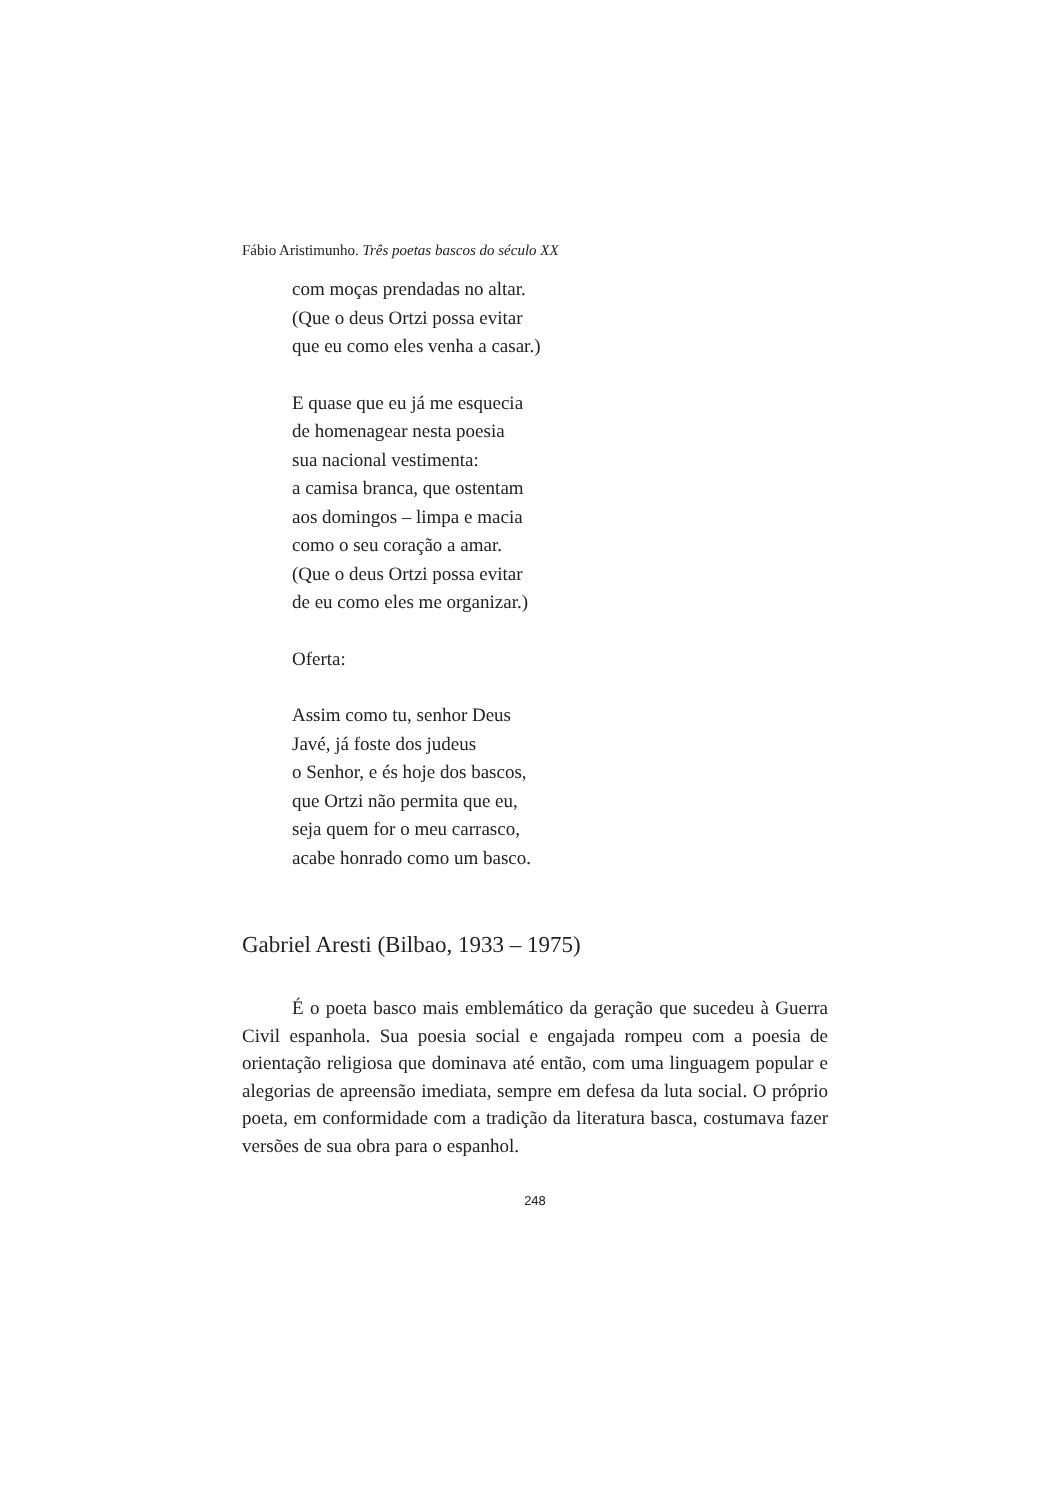Fábio Aristimunho. Três poetas bascos do século XX
com moças prendadas no altar.
(Que o deus Ortzi possa evitar
que eu como eles venha a casar.)
E quase que eu já me esquecia
de homenagear nesta poesia
sua nacional vestimenta:
a camisa branca, que ostentam
aos domingos – limpa e macia
como o seu coração a amar.
(Que o deus Ortzi possa evitar
de eu como eles me organizar.)
Oferta:
Assim como tu, senhor Deus
Javé, já foste dos judeus
o Senhor, e és hoje dos bascos,
que Ortzi não permita que eu,
seja quem for o meu carrasco,
acabe honrado como um basco.
Gabriel Aresti (Bilbao, 1933 – 1975)
É o poeta basco mais emblemático da geração que sucedeu à Guerra Civil espanhola. Sua poesia social e engajada rompeu com a poesia de orientação religiosa que dominava até então, com uma linguagem popular e alegorias de apreensão imediata, sempre em defesa da luta social. O próprio poeta, em conformidade com a tradição da literatura basca, costumava fazer versões de sua obra para o espanhol.
248